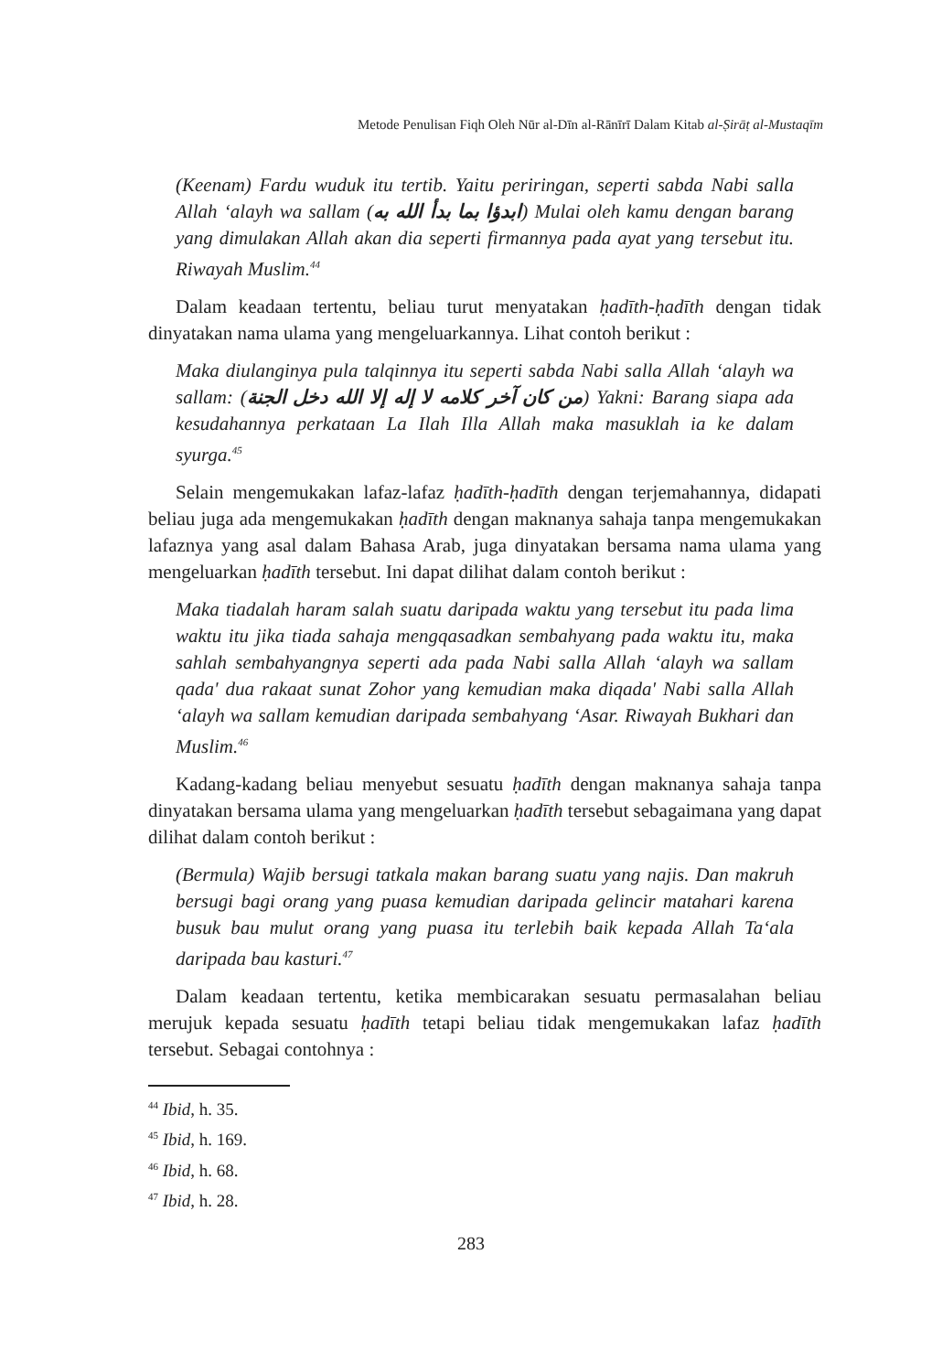Metode Penulisan Fiqh Oleh Nūr al-Dīn al-Rānīrī Dalam Kitab al-Ṣirāṭ al-Mustaqīm
(Keenam) Fardu wuduk itu tertib. Yaitu periringan, seperti sabda Nabi salla Allah ‘alayh wa sallam (ابدؤا بما بدأ الله به) Mulai oleh kamu dengan barang yang dimulakan Allah akan dia seperti firmannya pada ayat yang tersebut itu. Riwayah Muslim.<sup>44</sup>
Dalam keadaan tertentu, beliau turut menyatakan ḥadīth-ḥadīth dengan tidak dinyatakan nama ulama yang mengeluarkannya. Lihat contoh berikut :
Maka diulanginya pula talqinnya itu seperti sabda Nabi salla Allah ‘alayh wa sallam: (من كان آخر كلامه لا إله إلا الله دخل الجنة) Yakni: Barang siapa ada kesudahannya perkataan La Ilah Illa Allah maka masuklah ia ke dalam syurga.<sup>45</sup>
Selain mengemukakan lafaz-lafaz ḥadīth-ḥadīth dengan terjemahannya, didapati beliau juga ada mengemukakan ḥadīth dengan maknanya sahaja tanpa mengemukakan lafaznya yang asal dalam Bahasa Arab, juga dinyatakan bersama nama ulama yang mengeluarkan ḥadīth tersebut. Ini dapat dilihat dalam contoh berikut :
Maka tiadalah haram salah suatu daripada waktu yang tersebut itu pada lima waktu itu jika tiada sahaja mengqasadkan sembahyang pada waktu itu, maka sahlah sembahyangnya seperti ada pada Nabi salla Allah ‘alayh wa sallam qada' dua rakaat sunat Zohor yang kemudian maka diqada' Nabi salla Allah ‘alayh wa sallam kemudian daripada sembahyang ‘Asar. Riwayah Bukhari dan Muslim.<sup>46</sup>
Kadang-kadang beliau menyebut sesuatu ḥadīth dengan maknanya sahaja tanpa dinyatakan bersama ulama yang mengeluarkan ḥadīth tersebut sebagaimana yang dapat dilihat dalam contoh berikut :
(Bermula) Wajib bersugi tatkala makan barang suatu yang najis. Dan makruh bersugi bagi orang yang puasa kemudian daripada gelincir matahari karena busuk bau mulut orang yang puasa itu terlebih baik kepada Allah Ta‘ala daripada bau kasturi.<sup>47</sup>
Dalam keadaan tertentu, ketika membicarakan sesuatu permasalahan beliau merujuk kepada sesuatu ḥadīth tetapi beliau tidak mengemukakan lafaz ḥadīth tersebut. Sebagai contohnya :
<sup>44</sup> Ibid, h. 35.
<sup>45</sup> Ibid, h. 169.
<sup>46</sup> Ibid, h. 68.
<sup>47</sup> Ibid, h. 28.
283